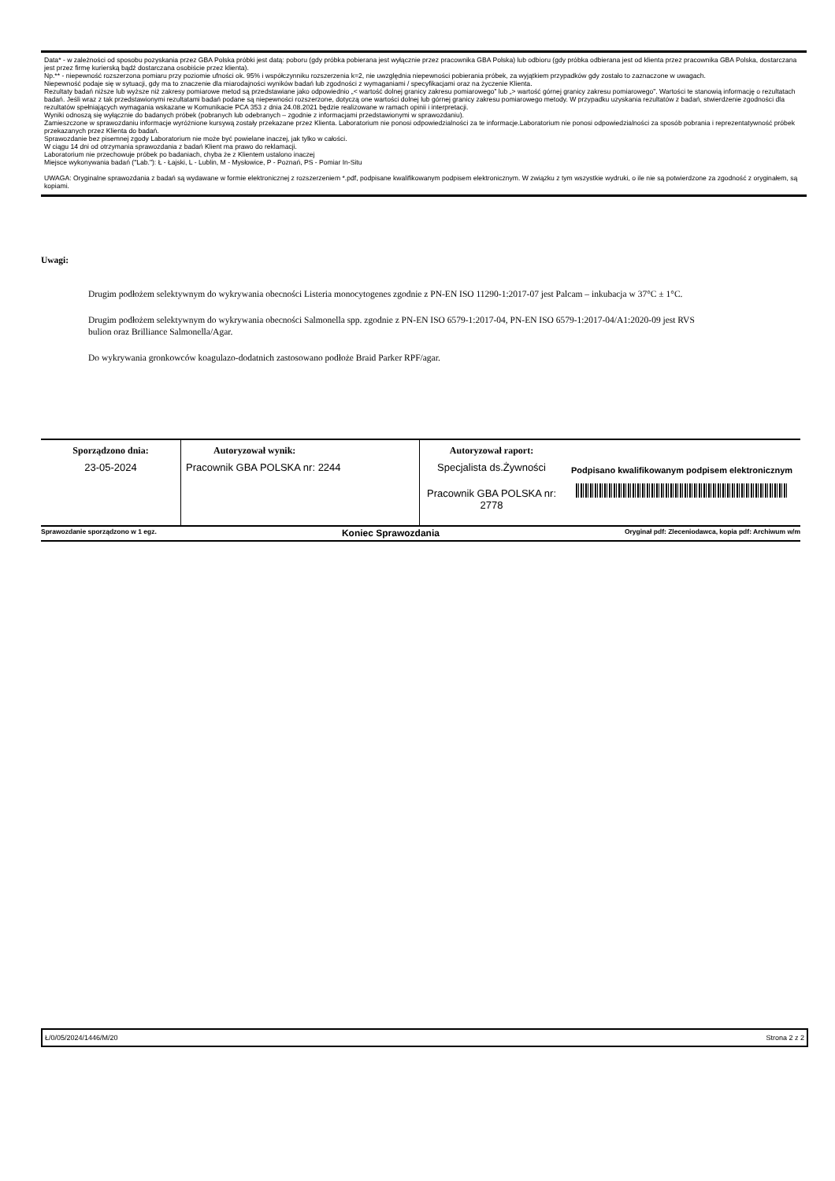Data* - w zależności od sposobu pozyskania przez GBA Polska próbki jest datą: poboru (gdy próbka pobierana jest wyłącznie przez pracownika GBA Polska) lub odbioru (gdy próbka odbierana jest od klienta przez pracownika GBA Polska, dostarczana jest przez firmę kurierską bądź dostarczana osobiście przez klienta).
Np.** - niepewność rozszerzona pomiaru przy poziomie ufności ok. 95% i współczynniku rozszerzenia k=2, nie uwzględnia niepewności pobierania próbek, za wyjątkiem przypadków gdy zostało to zaznaczone w uwagach.
Niepewność podaje się w sytuacji, gdy ma to znaczenie dla miarodajności wyników badań lub zgodności z wymaganiami / specyfikacjami oraz na życzenie Klienta.
Rezultaty badań niższe lub wyższe niż zakresy pomiarowe metod są przedstawiane jako odpowiednio „< wartość dolnej granicy zakresu pomiarowego” lub „> wartość górnej granicy zakresu pomiarowego”. Wartości te stanowią informację o rezultatach badań. Jeśli wraz z tak przedstawionymi rezultatami badań podane są niepewności rozszerzone, dotyczą one wartości dolnej lub górnej granicy zakresu pomiarowego metody. W przypadku uzyskania rezultatów z badań, stwierdzenie zgodności dla rezultatów spełniających wymagania wskazane w Komunikacie PCA 353 z dnia 24.08.2021 będzie realizowane w ramach opinii i interpretacji.
Wyniki odnoszą się wyłącznie do badanych próbek (pobranych lub odebranych – zgodnie z informacjami przedstawionymi w sprawozdaniu).
Zamieszczone w sprawozdaniu informacje wyróżnione kursywą zostały przekazane przez Klienta. Laboratorium nie ponosi odpowiedzialności za te informacje.Laboratorium nie ponosi odpowiedzialności za sposób pobrania i reprezentatywność próbek przekazanych przez Klienta do badań.
Sprawozdanie bez pisemnej zgody Laboratorium nie może być powielane inaczej, jak tylko w całości.
W ciągu 14 dni od otrzymania sprawozdania z badań Klient ma prawo do reklamacji.
Laboratorium nie przechowuje próbek po badaniach, chyba że z Klientem ustalono inaczej
Miejsce wykonywania badań ("Lab."): Ł - Łajski, L - Lublin, M - Mysłowice, P - Poznań, PS - Pomiar In-Situ
UWAGA: Oryginalne sprawozdania z badań są wydawane w formie elektronicznej z rozszerzeniem *.pdf, podpisane kwalifikowanym podpisem elektronicznym. W związku z tym wszystkie wydruki, o ile nie są potwierdzone za zgodność z oryginałem, są kopiami.
Uwagi:
Drugim podłożem selektywnym do wykrywania obecności Listeria monocytogenes zgodnie z PN-EN ISO 11290-1:2017-07 jest Palcam – inkubacja w 37°C ± 1°C.
Drugim podłożem selektywnym do wykrywania obecności Salmonella spp. zgodnie z PN-EN ISO 6579-1:2017-04, PN-EN ISO 6579-1:2017-04/A1:2020-09 jest RVS bulion oraz Brilliance Salmonella/Agar.
Do wykrywania gronkowców koagulazo-dodatnich zastosowano podłoże Braid Parker RPF/agar.
| Sporządzono dnia: 23-05-2024 | Autoryzował wynik: Pracownik GBA POLSKA nr: 2244 | Autoryzował raport: Specjalista ds.Żywności Pracownik GBA POLSKA nr: 2778 | Podpisano kwalifikowanym podpisem elektronicznym |
Sprawozdanie sporządzono w 1 egz. Koniec Sprawozdania Oryginał pdf: Zleceniodawca, kopia pdf: Archiwum w/m
Ł/0/05/2024/1446/M/20 Strona 2 z 2